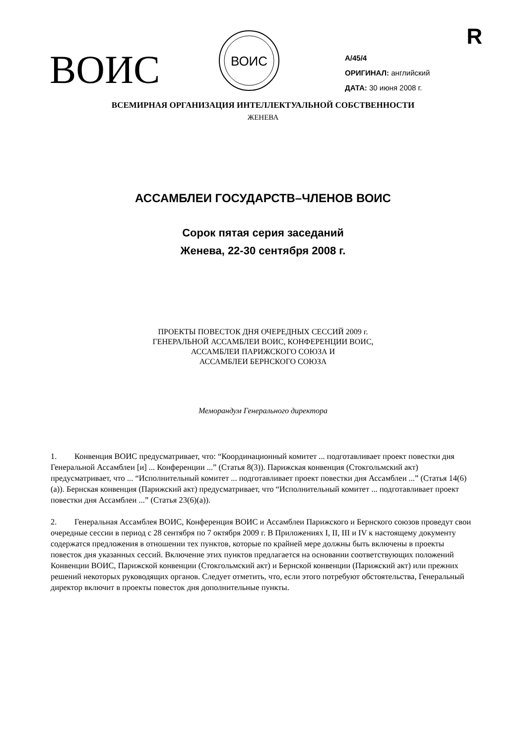R
ВОИС
ВОИС
A/45/4
ОРИГИНАЛ: английский
ДАТА: 30 июня 2008 г.
ВСЕМИРНАЯ ОРГАНИЗАЦИЯ ИНТЕЛЛЕКТУАЛЬНОЙ СОБСТВЕННОСТИ
ЖЕНЕВА
АССАМБЛЕИ ГОСУДАРСТВ–ЧЛЕНОВ ВОИС
Сорок пятая серия заседаний
Женева, 22-30 сентября 2008 г.
ПРОЕКТЫ ПОВЕСТОК ДНЯ ОЧЕРЕДНЫХ СЕССИЙ 2009 г.
ГЕНЕРАЛЬНОЙ АССАМБЛЕИ ВОИС, КОНФЕРЕНЦИИ ВОИС,
АССАМБЛЕИ ПАРИЖСКОГО СОЮЗА И
АССАМБЛЕИ БЕРНСКОГО СОЮЗА
Меморандум Генерального директора
1. Конвенция ВОИС предусматривает, что: “Координационный комитет ... подготавливает проект повестки дня Генеральной Ассамблеи [и] ... Конференции ...” (Статья 8(3)). Парижская конвенция (Стокгольмский акт) предусматривает, что ... “Исполнительный комитет ... подготавливает проект повестки дня Ассамблеи ...” (Статья 14(6)(а)). Бернская конвенция (Парижский акт) предусматривает, что “Исполнительный комитет ... подготавливает проект повестки дня Ассамблеи ...” (Статья 23(6)(а)).
2. Генеральная Ассамблея ВОИС, Конференция ВОИС и Ассамблеи Парижского и Бернского союзов проведут свои очередные сессии в период с 28 сентября по 7 октября 2009 г. В Приложениях I, II, III и IV к настоящему документу содержатся предложения в отношении тех пунктов, которые по крайней мере должны быть включены в проекты повесток дня указанных сессий. Включение этих пунктов предлагается на основании соответствующих положений Конвенции ВОИС, Парижской конвенции (Стокгольмский акт) и Бернской конвенции (Парижский акт) или прежних решений некоторых руководящих органов. Следует отметить, что, если этого потребуют обстоятельства, Генеральный директор включит в проекты повесток дня дополнительные пункты.